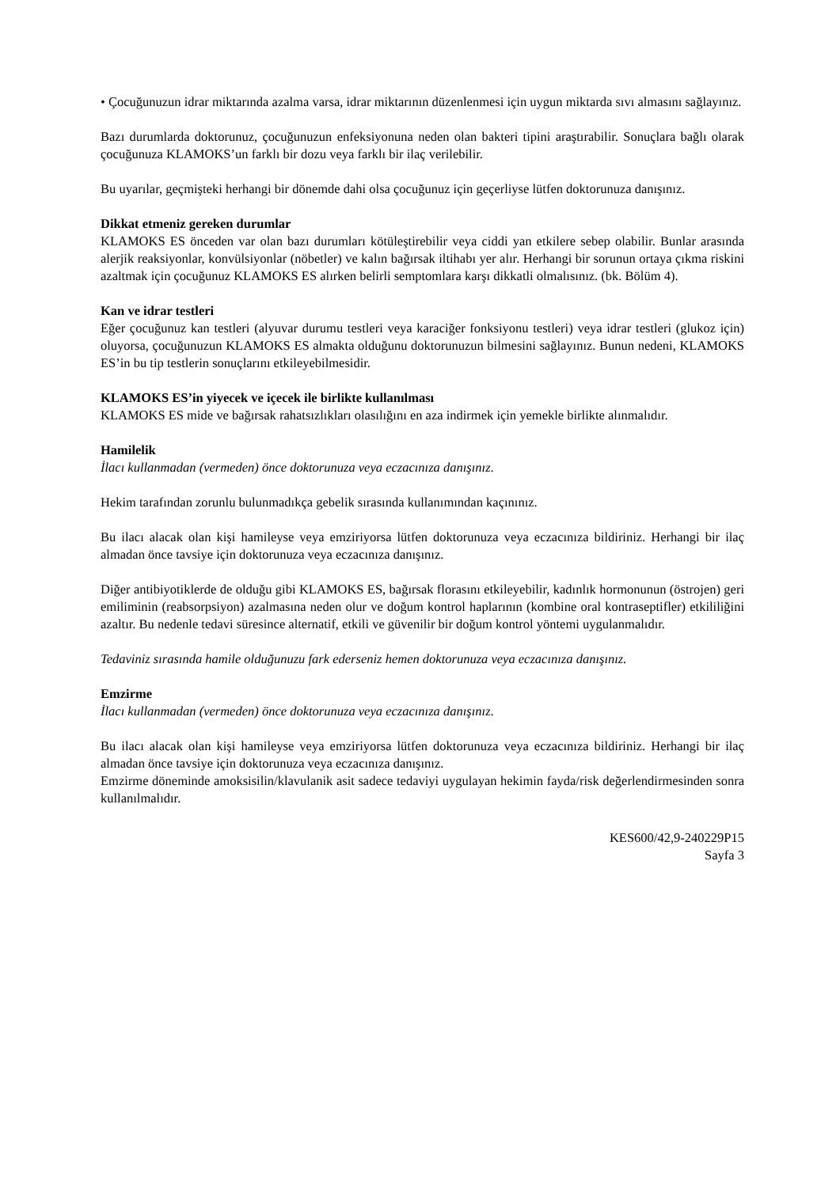• Çocuğunuzun idrar miktarında azalma varsa, idrar miktarının düzenlenmesi için uygun miktarda sıvı almasını sağlayınız.
Bazı durumlarda doktorunuz, çocuğunuzun enfeksiyonuna neden olan bakteri tipini araştırabilir. Sonuçlara bağlı olarak çocuğunuza KLAMOKS’un farklı bir dozu veya farklı bir ilaç verilebilir.
Bu uyarılar, geçmişteki herhangi bir dönemde dahi olsa çocuğunuz için geçerliyse lütfen doktorunuza danışınız.
Dikkat etmeniz gereken durumlar
KLAMOKS ES önceden var olan bazı durumları kötüleştirebilir veya ciddi yan etkilere sebep olabilir. Bunlar arasında alerjik reaksiyonlar, konvülsiyonlar (nöbetler) ve kalın bağırsak iltihabı yer alır. Herhangi bir sorunun ortaya çıkma riskini azaltmak için çocuğunuz KLAMOKS ES alırken belirli semptomlara karşı dikkatli olmalısınız. (bk. Bölüm 4).
Kan ve idrar testleri
Eğer çocuğunuz kan testleri (alyuvar durumu testleri veya karaciğer fonksiyonu testleri) veya idrar testleri (glukoz için) oluyorsa, çocuğunuzun KLAMOKS ES almakta olduğunu doktorunuzun bilmesini sağlayınız. Bunun nedeni, KLAMOKS ES’in bu tip testlerin sonuçlarını etkileyebilmesidir.
KLAMOKS ES’in yiyecek ve içecek ile birlikte kullanılması
KLAMOKS ES mide ve bağırsak rahatsızlıkları olasılığını en aza indirmek için yemekle birlikte alınmalıdır.
Hamilelik
İlacı kullanmadan (vermeden) önce doktorunuza veya eczacınıza danışınız.
Hekim tarafından zorunlu bulunmadıkça gebelik sırasında kullanımından kaçınınız.
Bu ilacı alacak olan kişi hamileyse veya emziriyorsa lütfen doktorunuza veya eczacınıza bildiriniz. Herhangi bir ilaç almadan önce tavsiye için doktorunuza veya eczacınıza danışınız.
Diğer antibiyotiklerde de olduğu gibi KLAMOKS ES, bağırsak florasını etkileyebilir, kadınlık hormonunun (östrojen) geri emiliminin (reabsorpsiyon) azalmasına neden olur ve doğum kontrol haplarının (kombine oral kontraseptifler) etkililiğini azaltır. Bu nedenle tedavi süresince alternatif, etkili ve güvenilir bir doğum kontrol yöntemi uygulanmalıdır.
Tedaviniz sırasında hamile olduğunuzu fark ederseniz hemen doktorunuza veya eczacınıza danışınız.
Emzirme
İlacı kullanmadan (vermeden) önce doktorunuza veya eczacınıza danışınız.
Bu ilacı alacak olan kişi hamileyse veya emziriyorsa lütfen doktorunuza veya eczacınıza bildiriniz. Herhangi bir ilaç almadan önce tavsiye için doktorunuza veya eczacınıza danışınız.
Emzirme döneminde amoksisilin/klavulanik asit sadece tedaviyi uygulayan hekimin fayda/risk değerlendirmesinden sonra kullanılmalıdır.
KES600/42,9-240229P15
Sayfa 3